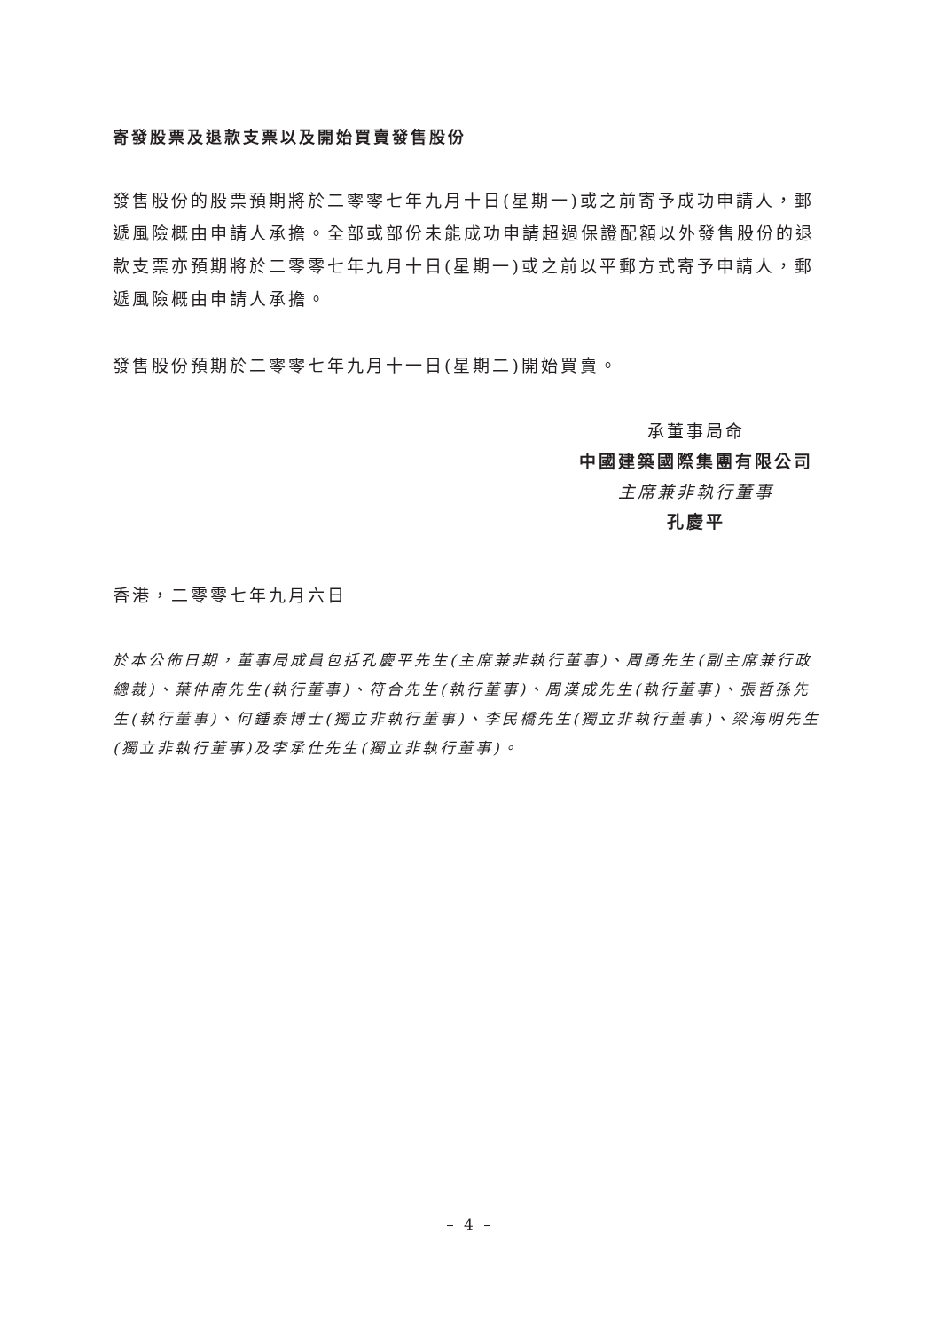寄發股票及退款支票以及開始買賣發售股份
發售股份的股票預期將於二零零七年九月十日(星期一)或之前寄予成功申請人，郵遞風險概由申請人承擔。全部或部份未能成功申請超過保證配額以外發售股份的退款支票亦預期將於二零零七年九月十日(星期一)或之前以平郵方式寄予申請人，郵遞風險概由申請人承擔。
發售股份預期於二零零七年九月十一日(星期二)開始買賣。
承董事局命
中國建築國際集團有限公司
主席兼非執行董事
孔慶平
香港，二零零七年九月六日
於本公佈日期，董事局成員包括孔慶平先生(主席兼非執行董事)、周勇先生(副主席兼行政總裁)、葉仲南先生(執行董事)、符合先生(執行董事)、周漢成先生(執行董事)、張哲孫先生(執行董事)、何鍾泰博士(獨立非執行董事)、李民橋先生(獨立非執行董事)、梁海明先生(獨立非執行董事)及李承仕先生(獨立非執行董事)。
– 4 –